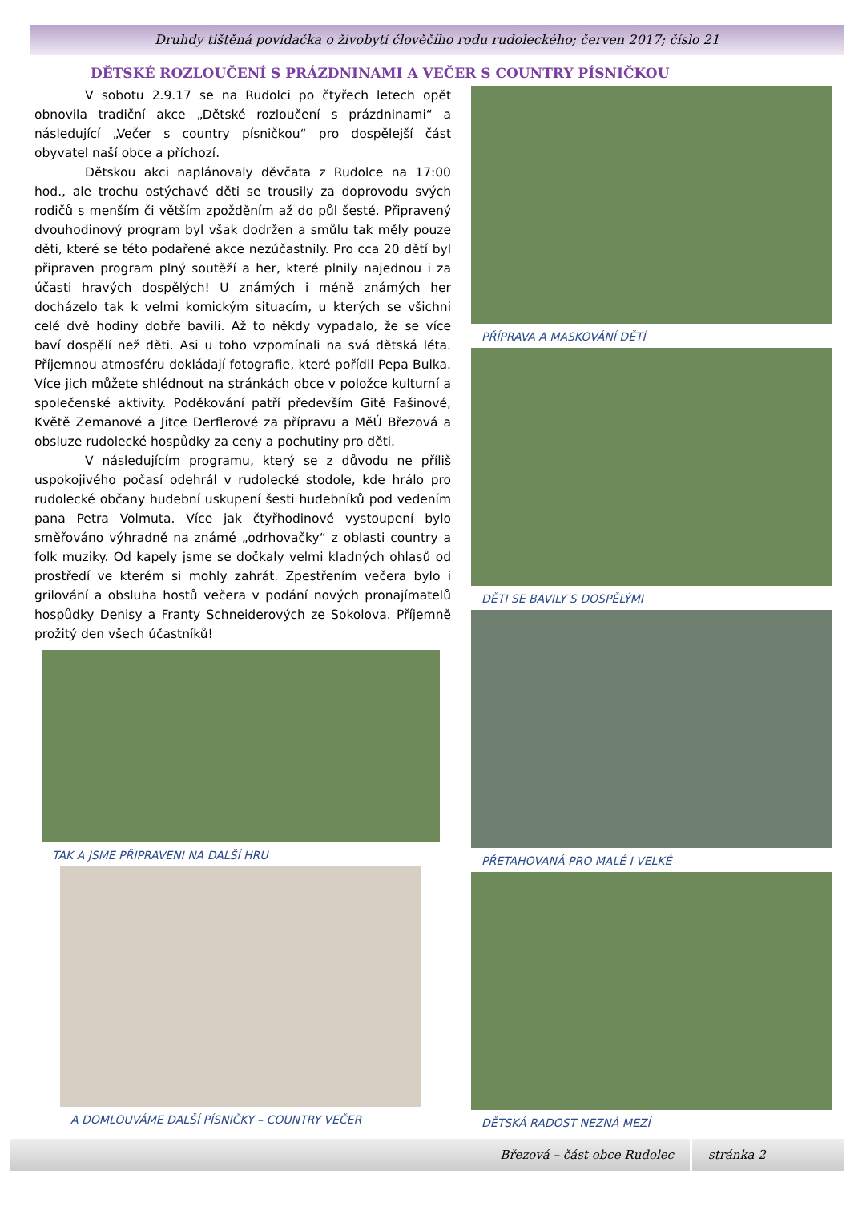Druhdy tištěná povídačka o živobytí člověčího rodu rudoleckého; červen 2017; číslo 21
DĚTSKÉ ROZLOUČENÍ S PRÁZDNINAMI A VEČER S COUNTRY PÍSNIČKOU
V sobotu 2.9.17 se na Rudolci po čtyřech letech opět obnovila tradiční akce „Dětské rozloučení s prázdninami“ a následující „Večer s country písničkou“ pro dospělejší část obyvatel naší obce a příchozí.
Dětskou akci naplánovaly děvčata z Rudolce na 17:00 hod., ale trochu ostýchavé děti se trousily za doprovodu svých rodičů s menším či větším zpožděním až do půl šesté. Připravený dvouhodinový program byl však dodržen a smůlu tak měly pouze děti, které se této podařené akce nezúčastnily. Pro cca 20 dětí byl připraven program plný soutěží a her, které plnily najednou i za účasti hravých dospělých! U známých i méně známých her docházelo tak k velmi komickým situacím, u kterých se všichni celé dvě hodiny dobře bavili. Až to někdy vypadalo, že se více baví dospělí než děti. Asi u toho vzpomínali na svá dětská léta. Příjemnou atmosféru dokládají fotografie, které pořídil Pepa Bulka. Více jich můžete shlédnout na stránkách obce v položce kulturní a společenské aktivity. Poděkování patří především Gitě Fašinové, Květě Zemanové a Jitce Derflerové za přípravu a MěÚ Březová a obsluze rudolecké hospůdky za ceny a pochutiny pro děti.
V následujícím programu, který se z důvodu ne příliš uspokojivého počasí odehrál v rudolecké stodole, kde hrálo pro rudolecké občany hudební uskupení šesti hudebníků pod vedením pana Petra Volmuta. Více jak čtyřhodinové vystoupení bylo směřováno výhradně na známé „odrhovačky“ z oblasti country a folk muziky. Od kapely jsme se dočkaly velmi kladných ohlasů od prostředí ve kterém si mohly zahrát. Zpestřením večera bylo i grilování a obsluha hostů večera v podání nových pronajímatelů hospůdky Denisy a Franty Schneiderových ze Sokolova. Příjemně prožitý den všech účastníků!
TAK A JSME PŘIPRAVENI NA DALŠÍ HRU
A DOMLOUVÁME DALŠÍ PÍSNIČKY – COUNTRY VEČER
PŘÍPRAVA A MASKOVÁNÍ DĚTÍ
DĚTI SE BAVILY S DOSPĚLÝMI
PŘETAHOVANÁ PRO MALÉ I VELKÉ
DĚTSKÁ RADOST NEZNÁ MEZÍ
Březová – část obce Rudolec stránka 2